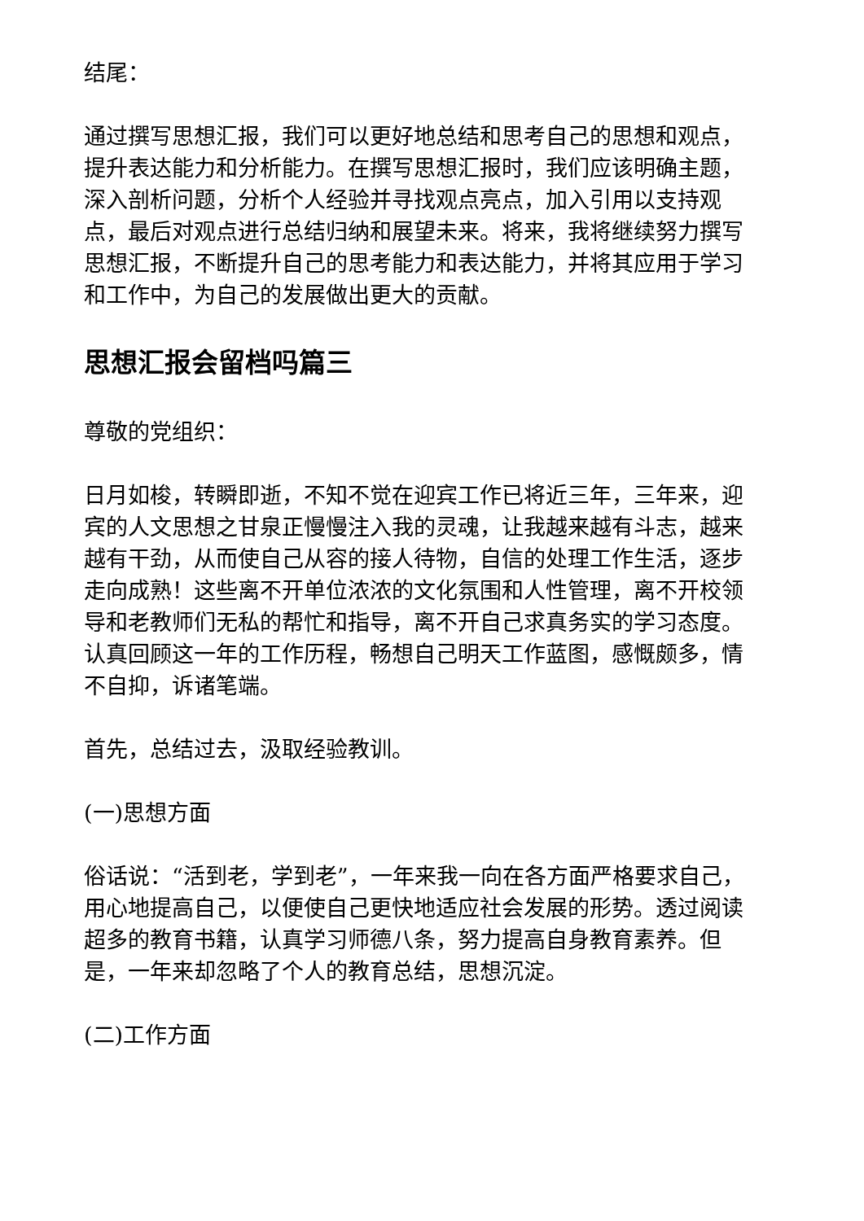结尾：
通过撰写思想汇报，我们可以更好地总结和思考自己的思想和观点，提升表达能力和分析能力。在撰写思想汇报时，我们应该明确主题，深入剖析问题，分析个人经验并寻找观点亮点，加入引用以支持观点，最后对观点进行总结归纳和展望未来。将来，我将继续努力撰写思想汇报，不断提升自己的思考能力和表达能力，并将其应用于学习和工作中，为自己的发展做出更大的贡献。
思想汇报会留档吗篇三
尊敬的党组织：
日月如梭，转瞬即逝，不知不觉在迎宾工作已将近三年，三年来，迎宾的人文思想之甘泉正慢慢注入我的灵魂，让我越来越有斗志，越来越有干劲，从而使自己从容的接人待物，自信的处理工作生活，逐步走向成熟！这些离不开单位浓浓的文化氛围和人性管理，离不开校领导和老教师们无私的帮忙和指导，离不开自己求真务实的学习态度。认真回顾这一年的工作历程，畅想自己明天工作蓝图，感慨颇多，情不自抑，诉诸笔端。
首先，总结过去，汲取经验教训。
(一)思想方面
俗话说：“活到老，学到老”，一年来我一向在各方面严格要求自己，用心地提高自己，以便使自己更快地适应社会发展的形势。透过阅读超多的教育书籍，认真学习师德八条，努力提高自身教育素养。但是，一年来却忽略了个人的教育总结，思想沉淀。
(二)工作方面